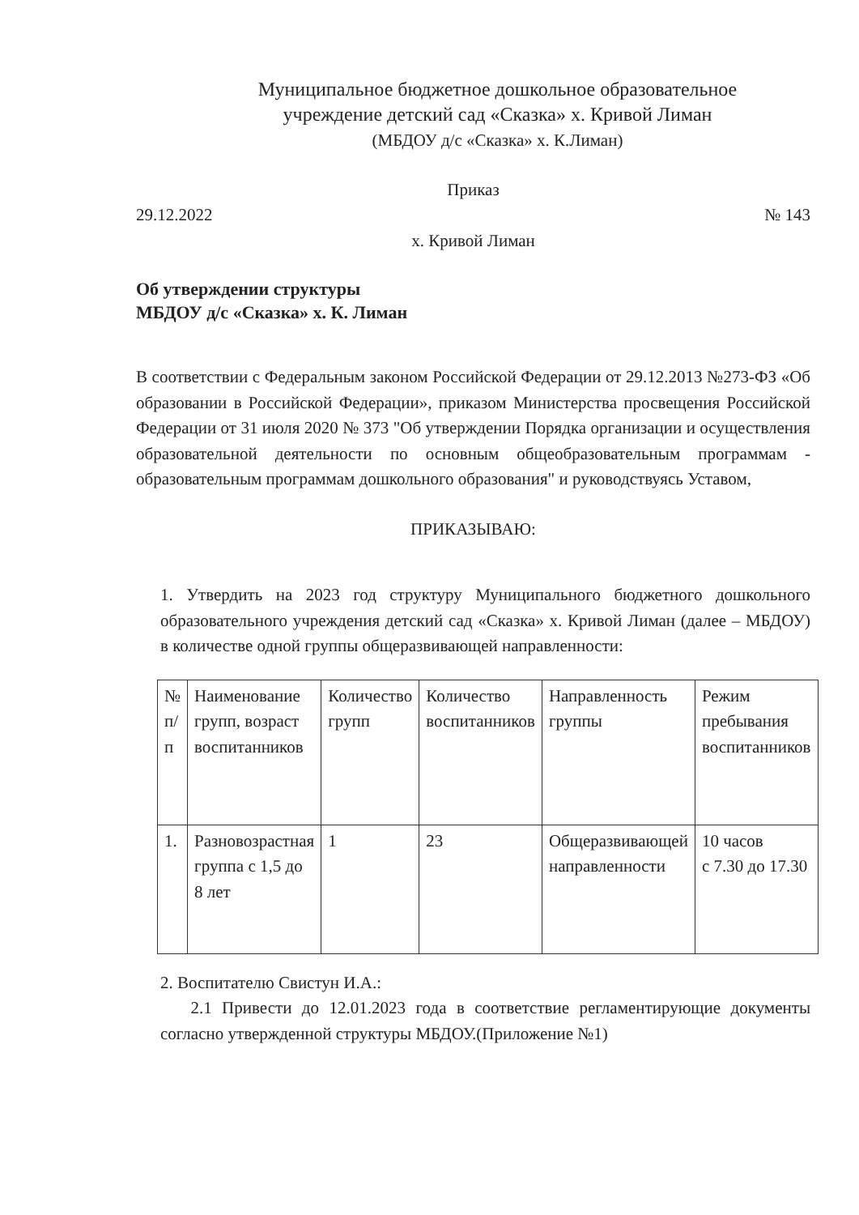Муниципальное бюджетное дошкольное образовательное
учреждение детский сад «Сказка» х. Кривой Лиман
(МБДОУ д/с «Сказка» х. К.Лиман)
Приказ
29.12.2022 № 143
х. Кривой Лиман
Об утверждении структуры
МБДОУ д/с «Сказка» х. К. Лиман
В соответствии с Федеральным законом Российской Федерации от 29.12.2013 №273-ФЗ «Об образовании в Российской Федерации», приказом Министерства просвещения Российской Федерации от 31 июля 2020 № 373 "Об утверждении Порядка организации и осуществления образовательной деятельности по основным общеобразовательным программам - образовательным программам дошкольного образования" и руководствуясь Уставом,
ПРИКАЗЫВАЮ:
1. Утвердить на 2023 год структуру Муниципального бюджетного дошкольного образовательного учреждения детский сад «Сказка» х. Кривой Лиман (далее – МБДОУ) в количестве одной группы общеразвивающей направленности:
| № п/п | Наименование групп, возраст воспитанников | Количество групп | Количество воспитанников | Направленность группы | Режим пребывания воспитанников |
| 1. | Разновозрастная группа с 1,5 до 8 лет | 1 | 23 | Общеразвивающей направленности | 10 часов с 7.30 до 17.30 |
2. Воспитателю Свистун И.А.:
2.1 Привести до 12.01.2023 года в соответствие регламентирующие документы согласно утвержденной структуры МБДОУ.(Приложение №1)